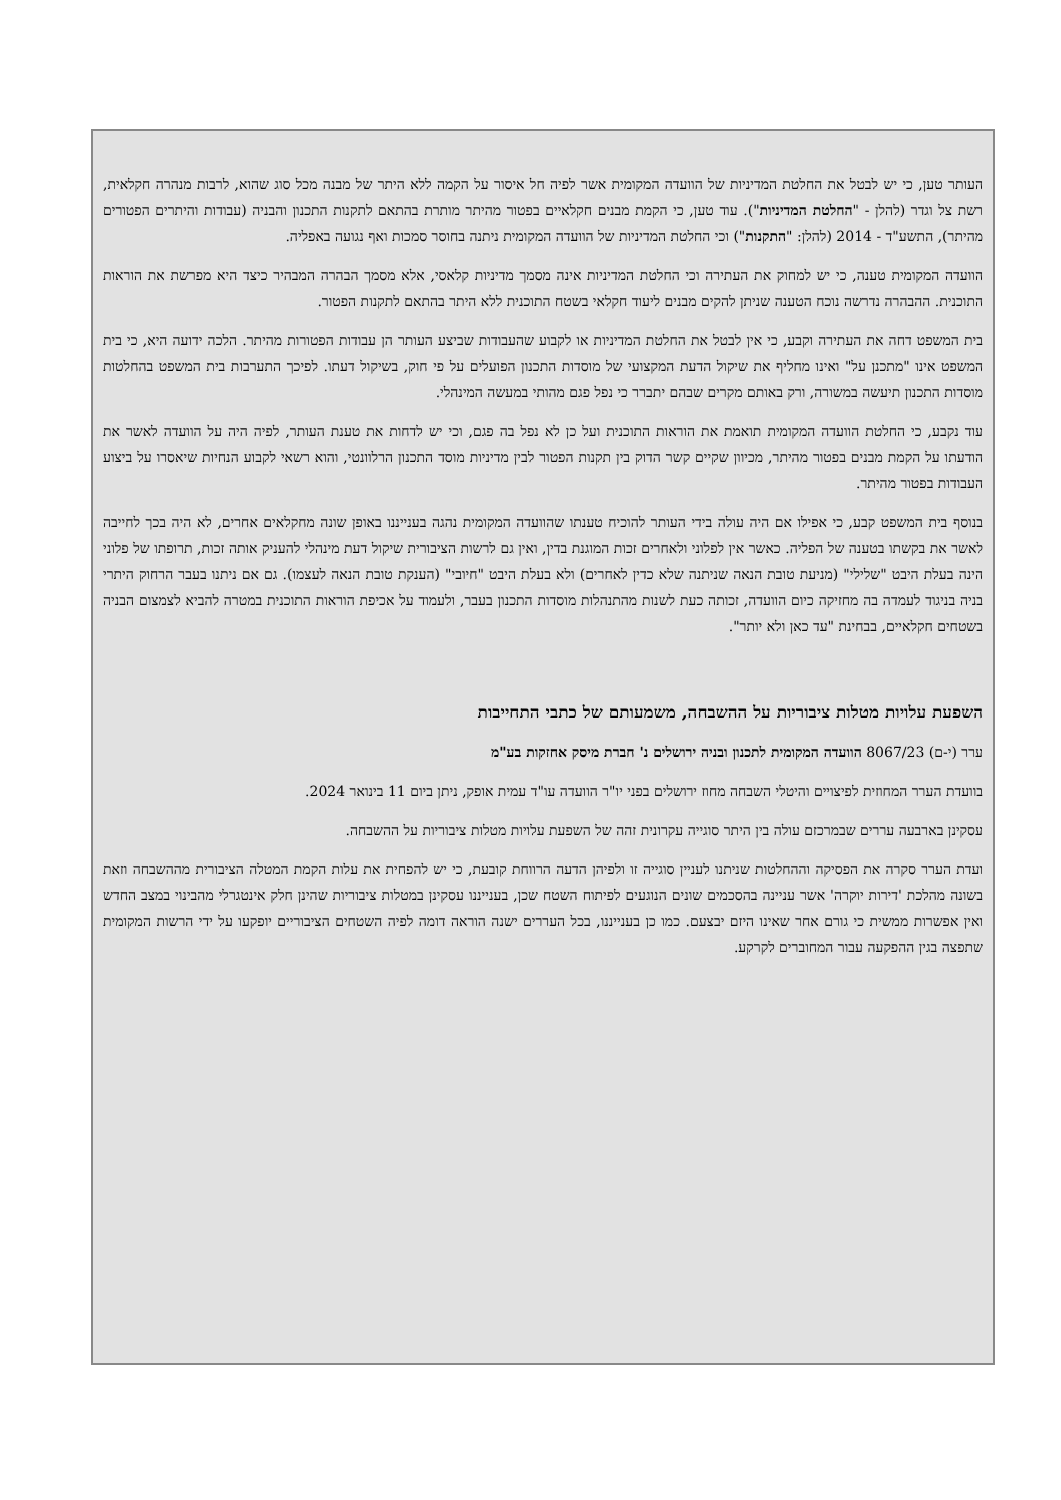העותר טען, כי יש לבטל את החלטת המדיניות של הוועדה המקומית אשר לפיה חל איסור על הקמה ללא היתר של מבנה מכל סוג שהוא, לרבות מנהרה חקלאית, רשת צל וגדר (להלן - "החלטת המדיניות"). עוד טען, כי הקמת מבנים חקלאיים בפטור מהיתר מותרת בהתאם לתקנות התכנון והבניה (עבודות והיתרים הפטורים מהיתר), התשע"ד - 2014 (להלן: "התקנות") וכי החלטת המדיניות של הוועדה המקומית ניתנה בחוסר סמכות ואף נגועה באפליה.
הוועדה המקומית טענה, כי יש למחוק את העתירה וכי החלטת המדיניות אינה מסמך מדיניות קלאסי, אלא מסמך הבהרה המבהיר כיצד היא מפרשת את הוראות התוכנית. ההבהרה נדרשה נוכח הטענה שניתן להקים מבנים ליעוד חקלאי בשטח התוכנית ללא היתר בהתאם לתקנות הפטור.
בית המשפט דחה את העתירה וקבע, כי אין לבטל את החלטת המדיניות או לקבוע שהעבודות שביצע העותר הן עבודות הפטורות מהיתר. הלכה ידועה היא, כי בית המשפט אינו "מתכנן על" ואינו מחליף את שיקול הדעת המקצועי של מוסדות התכנון הפועלים על פי חוק, בשיקול דעתו. לפיכך התערבות בית המשפט בהחלטות מוסדות התכנון תיעשה במשורה, ורק באותם מקרים שבהם יתברר כי נפל פגם מהותי במעשה המינהלי.
עוד נקבע, כי החלטת הוועדה המקומית תואמת את הוראות התוכנית ועל כן לא נפל בה פגם, וכי יש לדחות את טענת העותר, לפיה היה על הוועדה לאשר את הודעתו על הקמת מבנים בפטור מהיתר, מכיוון שקיים קשר הדוק בין תקנות הפטור לבין מדיניות מוסד התכנון הרלוונטי, והוא רשאי לקבוע הנחיות שיאסרו על ביצוע העבודות בפטור מהיתר.
בנוסף בית המשפט קבע, כי אפילו אם היה עולה בידי העותר להוכיח טענתו שהוועדה המקומית נהגה בענייננו באופן שונה מחקלאים אחרים, לא היה בכך לחייבה לאשר את בקשתו בטענה של הפליה. כאשר אין לפלוני ולאחרים זכות המוגנת בדין, ואין גם לרשות הציבורית שיקול דעת מינהלי להעניק אותה זכות, תרופתו של פלוני הינה בעלת היבט "שלילי" (מניעת טובת הנאה שניתנה שלא כדין לאחרים) ולא בעלת היבט "חיובי" (הענקת טובת הנאה לעצמו). גם אם ניתנו בעבר הרחוק היתרי בניה בניגוד לעמדה בה מחזיקה כיום הוועדה, זכותה כעת לשנות מהתנהלות מוסדות התכנון בעבר, ולעמוד על אכיפת הוראות התוכנית במטרה להביא לצמצום הבניה בשטחים חקלאיים, בבחינת "עד כאן ולא יותר".
השפעת עלויות מטלות ציבוריות על ההשבחה, משמעותם של כתבי התחייבות
ערר (י-ם) 8067/23 הוועדה המקומית לתכנון ובניה ירושלים נ' חברת מיסק אחזקות בע"מ
בוועדת הערר המחוזית לפיצויים והיטלי השבחה מחוז ירושלים בפני יו"ר הוועדה עו"ד עמית אופק, ניתן ביום 11 בינואר 2024.
עסקינן בארבעה עררים שבמרכזם עולה בין היתר סוגייה עקרונית זהה של השפעת עלויות מטלות ציבוריות על ההשבחה.
ועדת הערר סקרה את הפסיקה וההחלטות שניתנו לעניין סוגייה זו ולפיהן הדעה הרווחת קובעת, כי יש להפחית את עלות הקמת המטלה הציבורית מההשבחה וזאת בשונה מהלכת 'דירות יוקרה' אשר עניינה בהסכמים שונים הנוגעים לפיתוח השטח שכן, בענייננו עסקינן במטלות ציבוריות שהינן חלק אינטגרלי מהבינוי במצב החדש ואין אפשרות ממשית כי גורם אחר שאינו היזם יבצעם. כמו כן בענייננו, בכל העררים ישנה הוראה דומה לפיה השטחים הציבוריים יופקעו על ידי הרשות המקומית שתפצה בגין ההפקעה עבור המחוברים לקרקע.